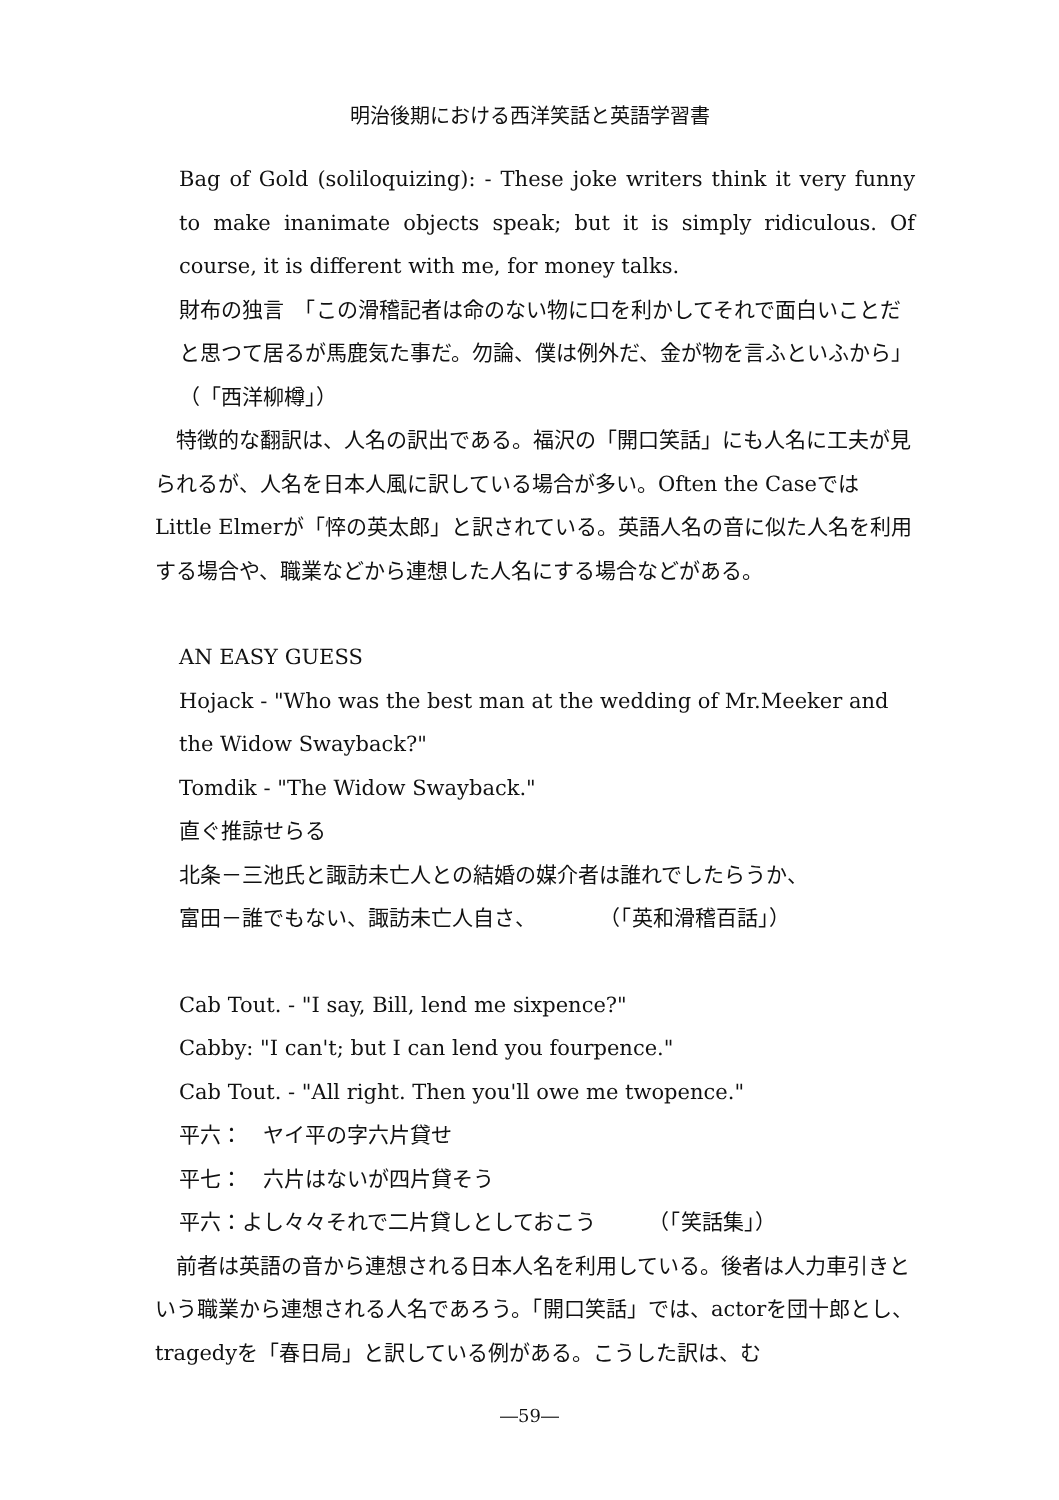明治後期における西洋笑話と英語学習書
Bag of Gold (soliloquizing): - These joke writers think it very funny to make inanimate objects speak; but it is simply ridiculous. Of course, it is different with me, for money talks.
財布の独言　「この滑稽記者は命のない物に口を利かしてそれで面白いことだと思つて居るが馬鹿気た事だ。勿論、僕は例外だ、金が物を言ふといふから」（「西洋柳樽」）
　特徴的な翻訳は、人名の訳出である。福沢の「開口笑話」にも人名に工夫が見られるが、人名を日本人風に訳している場合が多い。Often the CaseではLittle Elmerが「悴の英太郎」と訳されている。英語人名の音に似た人名を利用する場合や、職業などから連想した人名にする場合などがある。
AN EASY GUESS
Hojack - "Who was the best man at the wedding of Mr.Meeker and the Widow Swayback?"
Tomdik - "The Widow Swayback."
直ぐ推諒せらる
北条－三池氏と諏訪未亡人との結婚の媒介者は誰れでしたらうか、
富田－誰でもない、諏訪未亡人自さ、　　　　（「英和滑稽百話」）
Cab Tout. - "I say, Bill, lend me sixpence?"
Cabby: "I can't; but I can lend you fourpence."
Cab Tout. - "All right. Then you'll owe me twopence."
平六：　ヤイ平の字六片貸せ
平七：　六片はないが四片貸そう
平六：よし々々それで二片貸しとしておこう　　　（「笑話集」）
　前者は英語の音から連想される日本人名を利用している。後者は人力車引きという職業から連想される人名であろう。「開口笑話」では、actorを団十郎とし、tragedyを「春日局」と訳している例がある。こうした訳は、む
―59―